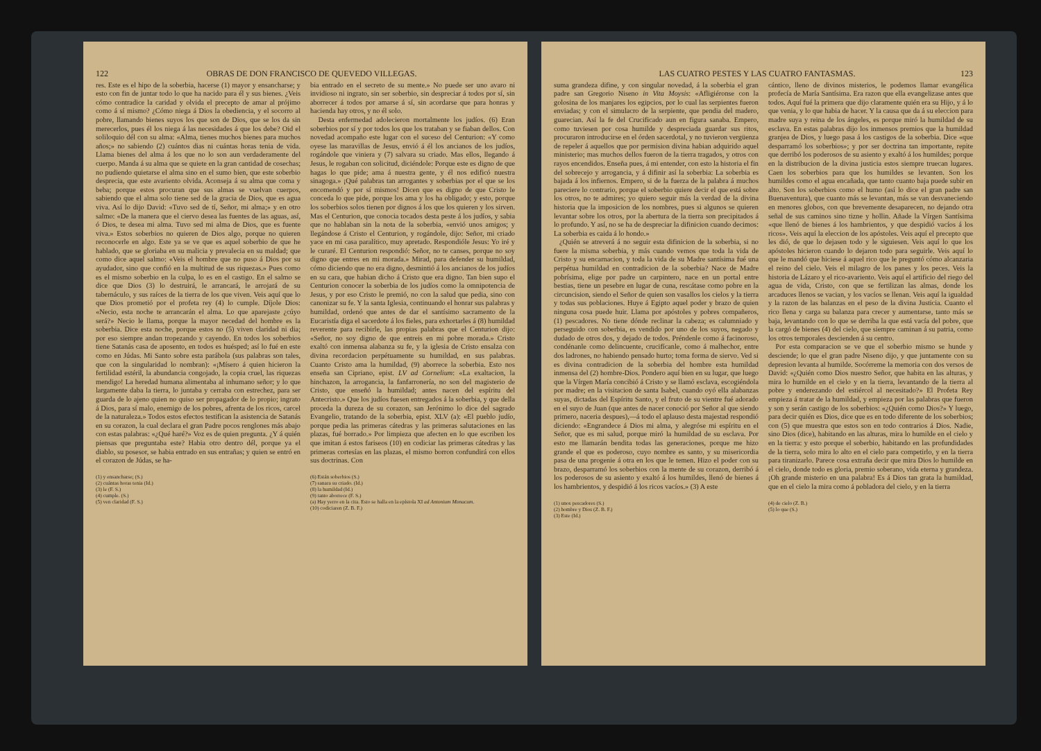122 OBRAS DE DON FRANCISCO DE QUEVEDO VILLEGAS.
res. Este es el hipo de la soberbia, hacerse (1) mayor y ensancharse; y esto con fin de juntar todo lo que ha nacido para él y sus bienes. ¿Veis cómo contradice la caridad y olvida el precepto de amar al prójimo como á sí mismo? ¿Cómo niega á Dios la obediencia, y el socorro al pobre, llamando bienes suyos los que son de Dios, que se los da sin merecerlos, pues él los niega á las necesidades á que los debe? Oid el soliloquio dél con su alma: «Alma, tienes muchos bienes para muchos años;» no sabiendo (2) cuántos dias ni cuántas horas tenia de vida. Llama bienes del alma á los que no lo son aun verdaderamente del cuerpo. Manda á su alma que se quiete en la gran cantidad de cosechas; no pudiendo quietarse el alma sino en el sumo bien, que este soberbio desprecia, que este avariento olvida. Aconseja á su alma que coma y beba; porque estos procuran que sus almas se vuelvan cuerpos, sabiendo que el alma solo tiene sed de la gracia de Dios, que es agua viva. Así lo dijo David: «Tuvo sed de tí, Señor, mi alma;» y en otro salmo: «De la manera que el ciervo desea las fuentes de las aguas, así, ó Dios, te desea mi alma. Tuvo sed mi alma de Dios, que es fuente viva.» Estos soberbios no quieren de Dios algo, porque no quieren reconocerle en algo. Este ya se ve que es aquel soberbio de que he hablado, que se gloriaba en su malicia y prevalecia en su maldad; que como dice aquel salmo: «Veis el hombre que no puso á Dios por su ayudador, sino que confió en la multitud de sus riquezas.» Pues como es el mismo soberbio en la culpa, lo es en el castigo. En el salmo se dice que Dios (3) lo destruirá, le arrancará, le arrojará de su tabernáculo, y sus raíces de la tierra de los que viven. Veis aquí que lo que Dios prometió por el profeta rey (4) lo cumple. Díjole Dios: «Necio, esta noche te arrancarán el alma. Lo que aparejaste ¿cúyo será?» Necio le llama, porque la mayor necedad del hombre es la soberbia. Dice esta noche, porque estos no (5) viven claridad ni dia; por eso siempre andan tropezando y cayendo. En todos los soberbios tiene Satanás casa de aposento, en todos es huésped; así lo fué en este como en Júdas. Mi Santo sobre esta parábola (sus palabras son tales, que con la singularidad lo nombran): «¡Mísero á quien hicieron la fertilidad estéril, la abundancia congojado, la copia cruel, las riquezas mendigo! La heredad humana alimentaba al inhumano señor; y lo que largamente daba la tierra, lo juntaba y cerraba con estrechez, para ser guarda de lo ajeno quien no quiso ser propagador de lo propio; ingrato á Dios, para sí malo, enemigo de los pobres, afrenta de los ricos, carcel de la naturaleza.» Todos estos efectos testifican la asistencia de Satanás en su corazon, la cual declara el gran Padre pocos renglones más abajo con estas palabras: «¿Qué haré?» Voz es de quien pregunta. ¿Y á quién piensas que preguntaba este? Habia otro dentro dél, porque ya el diablo, su posesor, se habia entrado en sus entrañas; y quien se entró en el corazon de Júdas, se ha-
(1) y ensancharse; (S.)
(2) cuántas horas tenia (Id.)
(3) le (F. S.)
(4) cumple. (S.)
(5) ven claridad (F. S.)
bia entrado en el secreto de su mente.» No puede ser uno avaro ni invidioso ni ingrato, sin ser soberbio, sin despreciar á todos por sí, sin aborrecer á todos por amarse á sí, sin acordarse que para honras y hacienda hay otros, y no él solo.
Desta enfermedad adolecieron mortalmente los judíos. (6) Eran soberbios por sí y por todos los que los trataban y se fiaban dellos. Con novedad acompaño este lugar con el suceso del Centurion: «Y como oyese las maravillas de Jesus, envió á él los ancianos de los judíos, rogándole que viniera y (7) salvara su criado. Mas ellos, llegando á Jesus, le rogaban con solicitud, diciéndole: Porque este es digno de que hagas lo que pide; ama á nuestra gente, y él nos edificó nuestra sinagoga.» ¡Qué palabras tan arrogantes y soberbias por el que se los encomendó y por sí mismos! Dicen que es digno de que Cristo le conceda lo que pide, porque los ama y los ha obligado; y esto, porque los soberbios solos tienen por dignos á los que los quieren y los sirven. Mas el Centurion, que conocia tocados desta peste á los judíos, y sabia que no hablaban sin la nota de la soberbia, «envió unos amigos; y llegándose á Cristo el Centurion, y rogándole, dijo: Señor, mi criado yace en mi casa paralítico, muy apretado. Respondióle Jesus: Yo iré y le curaré. El Centurion respondió: Señor, no te canses, porque no soy digno que entres en mi morada.» Mirad, para defender su humildad, cómo diciendo que no era digno, desmintió á los ancianos de los judíos en su cara, que habian dicho á Cristo que era digno. Tan bien supo el Centurion conocer la soberbia de los judíos como la omnipotencia de Jesus, y por eso Cristo le premió, no con la salud que pedia, sino con canonizar su fe. Y la santa Iglesia, continuando el honrar sus palabras y humildad, ordenó que antes de dar el santísimo sacramento de la Eucaristía diga el sacerdote á los fieles, para exhortarles á (8) humildad reverente para recibirle, las propias palabras que el Centurion dijo: «Señor, no soy digno de que entreis en mi pobre morada.» Cristo exaltó con inmensa alabanza su fe, y la iglesia de Cristo ensalza con divina recordacion perpétuamente su humildad, en sus palabras. Cuanto Cristo ama la humildad, (9) aborrece la soberbia. Esto nos enseña san Cipriano, epist. LV ad Cornelium: «La exaltacion, la hinchazon, la arrogancia, la fanfarronería, no son del magisterio de Cristo, que enseñó la humildad; antes nacen del espíritu del Antecristo.» Que los judíos fuesen entregados á la soberbia, y que della proceda la dureza de su corazon, san Jerónimo lo dice del sagrado Evangelio, tratando de la soberbia, epist. XLV (a): «El pueblo judío, porque pedia las primeras cátedras y las primeras salutaciones en las plazas, fué borrado.» Por limpieza que afecten en lo que escriben los que imitan á estos fariseos (10) en codiciar las primeras cátedras y las primeras cortesías en las plazas, el mismo borron confundirá con ellos sus doctrinas. Con
(6) Están soberbios (S.)
(7) sanara su criado. (Id.)
(8) la humildad (Id.)
(9) tanto aborrece (F. S.)
(a) Hay yerro en la cita. Esto se halla en la epístola XI ad Antonium Monacum.
(10) codiciaren (Z. B. F.)
LAS CUATRO PESTES Y LAS CUATRO FANTASMAS. 123
suma grandeza difine, y con singular novedad, á la soberbia el gran padre san Gregorio Niseno in Vita Moysis: «Afligiéronse con la golosina de los manjares los egipcios, por lo cual las serpientes fueron enviadas; y con el simulacro de la serpiente, que pendia del madero, guarecian. Así la fe del Crucificado aun en figura sanaba. Empero, como tuviesen por cosa humilde y despreciada guardar sus ritos, procuraron introducirse en el órden sacerdotal, y no tuvieron vergüenza de repeler á aquellos que por permision divina habian adquirido aquel ministerio; mas muchos dellos fueron de la tierra tragados, y otros con rayos encendidos. Enseña pues, á mi entender, con esto la historia el fin del sobrecejo y arrogancia, y á difinir así la soberbia: La soberbia es bajada á los infiernos. Empero, si de la fuerza de la palabra á muchos pareciere lo contrario, porque el soberbio quiere decir el que está sobre los otros, no te admires; yo quiero seguir más la verdad de la divina historia que la imposicion de los nombres, pues si algunos se quieren levantar sobre los otros, por la abertura de la tierra son precipitados á lo profundo. Y así, no se ha de despreciar la difinicion cuando decimos: La soberbia es caida á lo hondo.»
¿Quién se atreverá á no seguir esta difinicion de la soberbia, si no fuere la misma soberbia, y más cuando vemos que toda la vida de Cristo y su encarnacion, y toda la vida de su Madre santísima fué una perpétua humildad en contradicion de la soberbia? Nace de Madre pobrísima, elige por padre un carpintero, nace en un portal entre bestias, tiene un pesebre en lugar de cuna, rescátase como pobre en la circuncision, siendo el Señor de quien son vasallos los cielos y la tierra y todas sus poblaciones. Huye á Egipto aquel poder y brazo de quien ninguna cosa puede huir. Llama por apóstoles y pobres compañeros, (1) pescadores. No tiene dónde reclinar la cabeza; es calumniado y perseguido con soberbia, es vendido por uno de los suyos, negado y dudado de otros dos, y dejado de todos. Préndenle como á facinoroso, condénanle como delincuente, crucifícanle, como á malhechor, entre dos ladrones, no habiendo pensado hurto; toma forma de siervo. Ved si es divina contradicion de la soberbia del hombre esta humildad inmensa del (2) hombre-Dios. Pondero aquí bien en su lugar, que luego que la Vírgen María concibió á Cristo y se llamó esclava, escogiéndola por madre; en la visitacion de santa Isabel, cuando oyó ella alabanzas suyas, dictadas del Espíritu Santo, y el fruto de su vientre fué adorado en el suyo de Juan (que antes de nacer conoció por Señor al que siendo primero, naceria despues),—á todo el aplauso desta majestad respondió diciendo: «Engrandece á Dios mi alma, y alegróse mi espíritu en el Señor, que es mi salud, porque miró la humildad de su esclava. Por esto me llamarán bendita todas las generaciones, porque me hizo grande el que es poderoso, cuyo nombre es santo, y su misericordia pasa de una progenie á otra en los que le temen. Hizo el poder con su brazo, desparramó los soberbios con la mente de su corazon, derribó á los poderosos de su asiento y exaltó á los humildes, llenó de bienes á los hambrientos, y despidió á los ricos vacíos.» (3) A este
(1) unos pescadores (S.)
(2) hombre y Dios (Z. B. F.)
(3) Este (Id.)
cántico, lleno de divinos misterios, le podemos llamar evangélica profecía de María Santísima. Era razon que ella evangelizase antes que todos. Aquí fué la primera que dijo claramente quién era su Hijo, y á lo que venia, y lo que habia de hacer. Y la causa que da á su eleccion para madre suya y reina de los ángeles, es porque miró la humildad de su esclava. En estas palabras dijo los inmensos premios que la humildad granjea de Dios, y luego pasa á los castigos de la soberbia. Dice «que desparramó los soberbios»; y por ser doctrina tan importante, repite que derribó los poderosos de su asiento y exaltó á los humildes; porque en la distribucion de la divina justicia estos siempre truecan lugares. Caen los soberbios para que los humildes se levanten. Son los humildes como el agua encañada, que tanto cuanto baja puede subir en alto. Son los soberbios como el humo (así lo dice el gran padre san Buenaventura), que cuanto más se levantan, más se van desvaneciendo en menores globos, con que brevemente desaparecen, no dejando otra señal de sus caminos sino tizne y hollin. Añade la Vírgen Santísima «que llenó de bienes á los hambrientos, y que despidió vacíos á los ricos». Veis aquí la eleccion de los apóstoles. Veis aquí el precepto que les dió, de que lo dejasen todo y le siguiesen. Veis aquí lo que los apóstoles hicieron cuando lo dejaron todo para seguirle. Veis aquí lo que le mandó que hiciese á aquel rico que le preguntó cómo alcanzaria el reino del cielo. Veis el milagro de los panes y los peces. Veis la historia de Lázaro y el rico-avariento. Veis aquí el artificio del riego del agua de vida, Cristo, con que se fertilizan las almas, donde los arcaduces llenos se vacian, y los vacíos se llenan. Veis aquí la igualdad y la razon de las balanzas en el peso de la divina Justicia. Cuanto el rico llena y carga su balanza para crecer y aumentarse, tanto más se baja, levantando con lo que se derriba la que está vacía del pobre, que la cargó de bienes (4) del cielo, que siempre caminan á su patria, como los otros temporales descienden á su centro.
Por esta comparacion se ve que el soberbio mismo se hunde y desciende; lo que el gran padre Niseno dijo, y que juntamente con su depresion levanta al humilde. Socórreme la memoria con dos versos de David: «¿Quién como Dios nuestro Señor, que habita en las alturas, y mira lo humilde en el cielo y en la tierra, levantando de la tierra al pobre y enderezando del estiércol al necesitado?» El Profeta Rey empieza á tratar de la humildad, y empieza por las palabras que fueron y son y serán castigo de los soberbios: «¿Quién como Dios?» Y luego, para decir quién es Dios, dice que es en todo diferente de los soberbios; con (5) que muestra que estos son en todo contrarios á Dios. Nadie, sino Dios (dice), habitando en las alturas, mira lo humilde en el cielo y en la tierra: y esto porque el soberbio, habitando en las profundidades de la tierra, solo mira lo alto en el cielo para competirlo, y en la tierra para tiranizarlo. Parece cosa extraña decir que mira Dios lo humilde en el cielo, donde todo es gloria, premio soberano, vida eterna y grandeza. ¡Oh grande misterio en una palabra! Es á Dios tan grata la humildad, que en el cielo la mira como á pobladora del cielo, y en la tierra
(4) de cielo (Z. B.)
(5) lo que (S.)